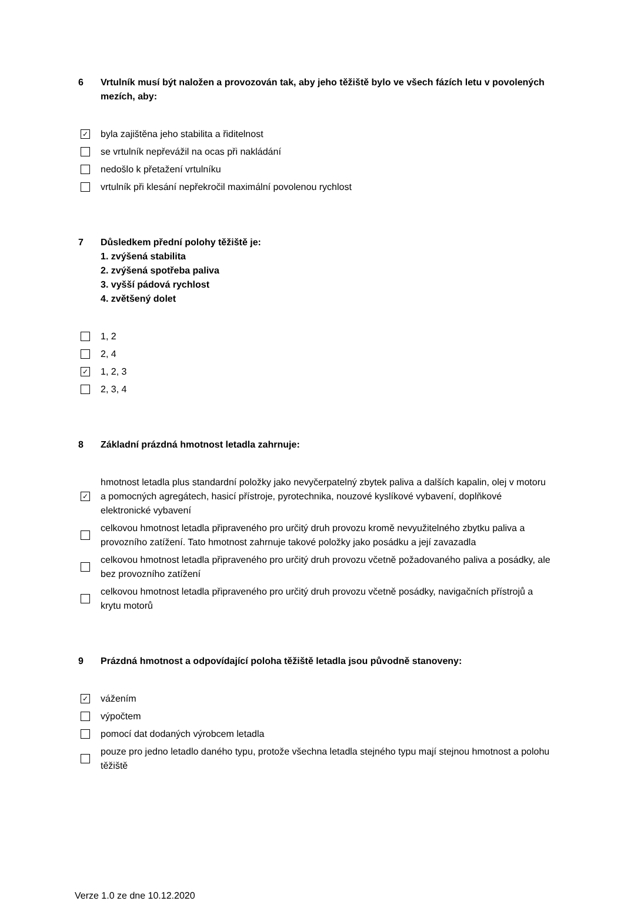6 Vrtulník musí být naložen a provozován tak, aby jeho těžiště bylo ve všech fázích letu v povolených mezích, aby:
✓ byla zajištěna jeho stabilita a řiditelnost
se vrtulník nepřevážil na ocas při nakládání
nedošlo k přetažení vrtulníku
vrtulník při klesání nepřekročil maximální povolenou rychlost
7 Důsledkem přední polohy těžiště je:
1. zvýšená stabilita
2. zvýšená spotřeba paliva
3. vyšší pádová rychlost
4. zvětšený dolet
1, 2
2, 4
✓ 1, 2, 3
2, 3, 4
8 Základní prázdná hmotnost letadla zahrnuje:
✓ hmotnost letadla plus standardní položky jako nevyčerpatelný zbytek paliva a dalších kapalin, olej v motoru a pomocných agregátech, hasicí přístroje, pyrotechnika, nouzové kyslíkové vybavení, doplňkové elektronické vybavení
celkovou hmotnost letadla připraveného pro určitý druh provozu kromě nevyužitelného zbytku paliva a provozního zatížení. Tato hmotnost zahrnuje takové položky jako posádku a její zavazadla
celkovou hmotnost letadla připraveného pro určitý druh provozu včetně požadovaného paliva a posádky, ale bez provozního zatížení
celkovou hmotnost letadla připraveného pro určitý druh provozu včetně posádky, navigačních přístrojů a krytu motorů
9 Prázdná hmotnost a odpovídající poloha těžiště letadla jsou původně stanoveny:
✓ vážením
výpočtem
pomocí dat dodaných výrobcem letadla
pouze pro jedno letadlo daného typu, protože všechna letadla stejného typu mají stejnou hmotnost a polohu těžiště
Verze 1.0 ze dne 10.12.2020